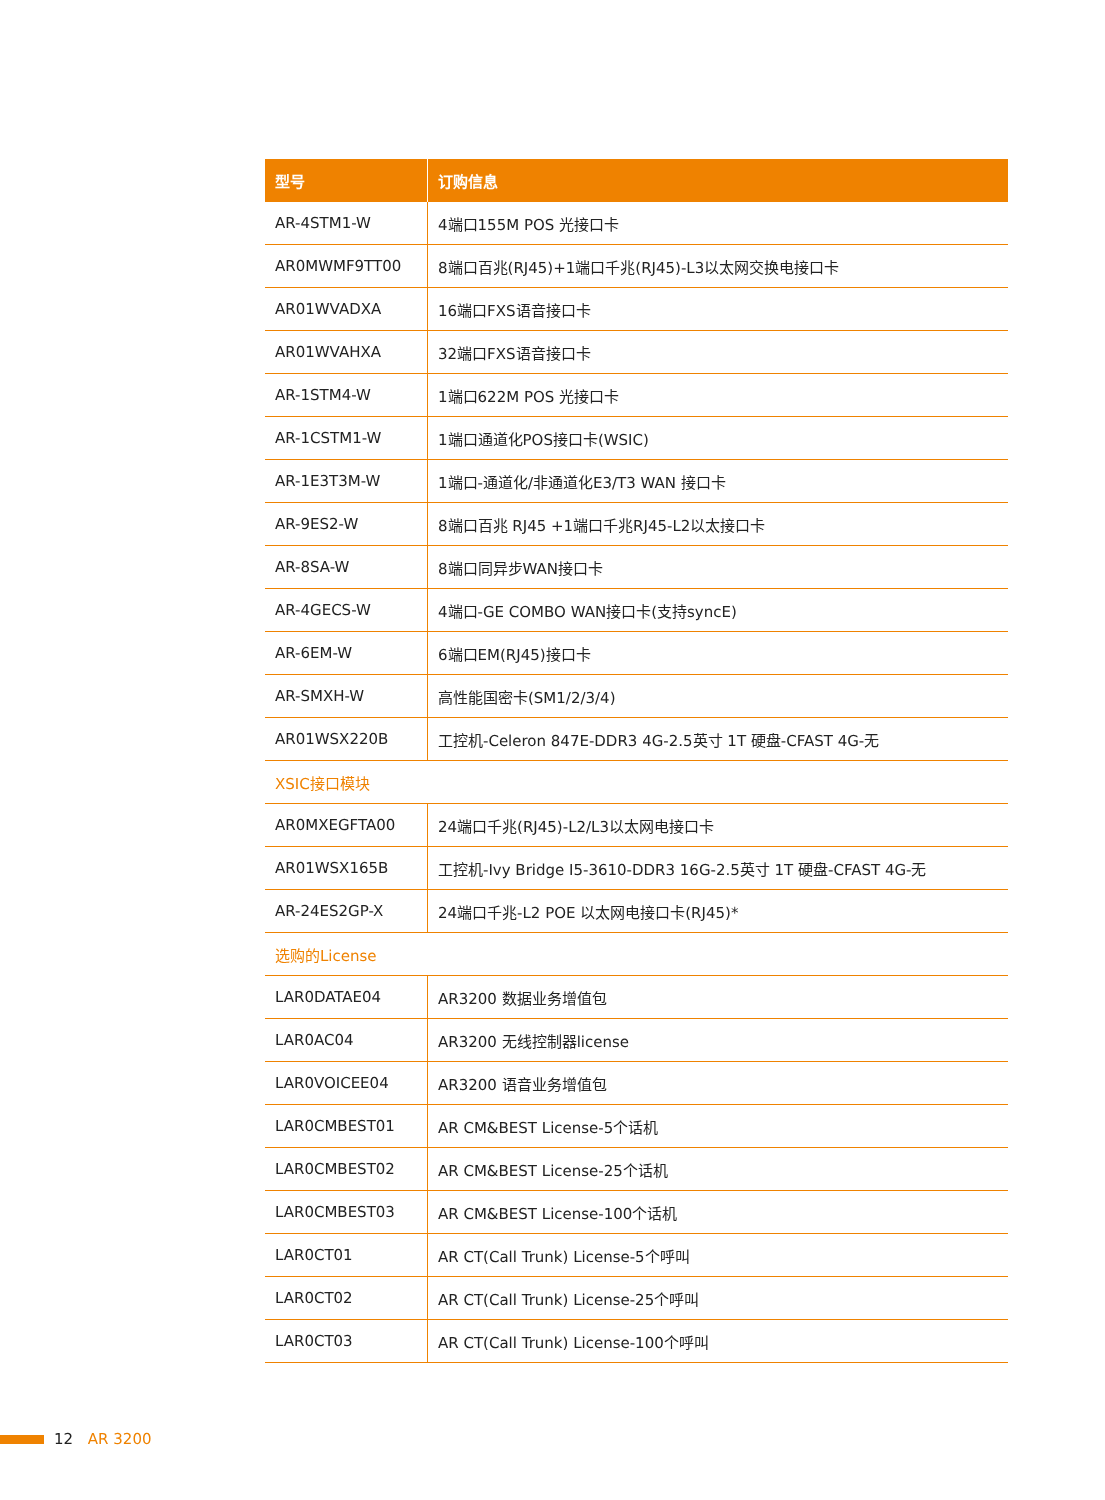| 型号 | 订购信息 |
| --- | --- |
| AR-4STM1-W | 4端口155M POS 光接口卡 |
| AR0MWMF9TT00 | 8端口百兆(RJ45)+1端口千兆(RJ45)-L3以太网交换电接口卡 |
| AR01WVADXA | 16端口FXS语音接口卡 |
| AR01WVAHXA | 32端口FXS语音接口卡 |
| AR-1STM4-W | 1端口622M POS 光接口卡 |
| AR-1CSTM1-W | 1端口通道化POS接口卡(WSIC) |
| AR-1E3T3M-W | 1端口-通道化/非通道化E3/T3 WAN 接口卡 |
| AR-9ES2-W | 8端口百兆 RJ45 +1端口千兆RJ45-L2以太接口卡 |
| AR-8SA-W | 8端口同异步WAN接口卡 |
| AR-4GECS-W | 4端口-GE COMBO WAN接口卡(支持syncE) |
| AR-6EM-W | 6端口EM(RJ45)接口卡 |
| AR-SMXH-W | 高性能国密卡(SM1/2/3/4) |
| AR01WSX220B | 工控机-Celeron 847E-DDR3 4G-2.5英寸 1T 硬盘-CFAST 4G-无 |
| XSIC接口模块 | |
| AR0MXEGFTA00 | 24端口千兆(RJ45)-L2/L3以太网电接口卡 |
| AR01WSX165B | 工控机-Ivy Bridge I5-3610-DDR3 16G-2.5英寸 1T 硬盘-CFAST 4G-无 |
| AR-24ES2GP-X | 24端口千兆-L2 POE 以太网电接口卡(RJ45)* |
| 选购的License | |
| LAR0DATAE04 | AR3200 数据业务增值包 |
| LAR0AC04 | AR3200 无线控制器license |
| LAR0VOICEE04 | AR3200 语音业务增值包 |
| LAR0CMBEST01 | AR CM&BEST License-5个话机 |
| LAR0CMBEST02 | AR CM&BEST License-25个话机 |
| LAR0CMBEST03 | AR CM&BEST License-100个话机 |
| LAR0CT01 | AR CT(Call Trunk) License-5个呼叫 |
| LAR0CT02 | AR CT(Call Trunk) License-25个呼叫 |
| LAR0CT03 | AR CT(Call Trunk) License-100个呼叫 |
12 AR 3200